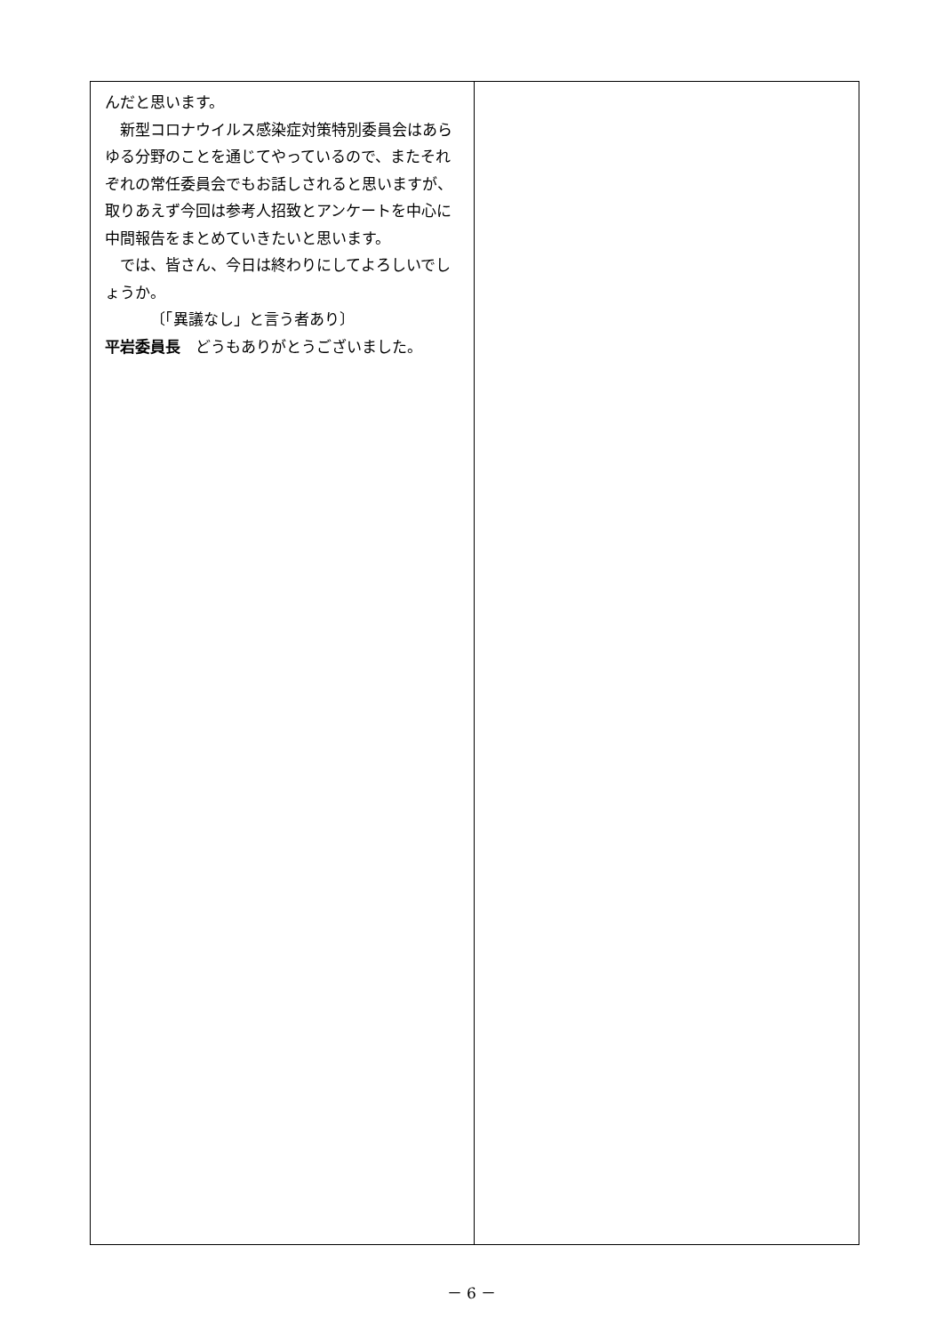んだと思います。
新型コロナウイルス感染症対策特別委員会はあらゆる分野のことを通じてやっているので、またそれぞれの常任委員会でもお話しされると思いますが、取りあえず今回は参考人招致とアンケートを中心に中間報告をまとめていきたいと思います。
では、皆さん、今日は終わりにしてよろしいでしょうか。
〔「異議なし」と言う者あり〕
平岩委員長　どうもありがとうございました。
－ 6 －